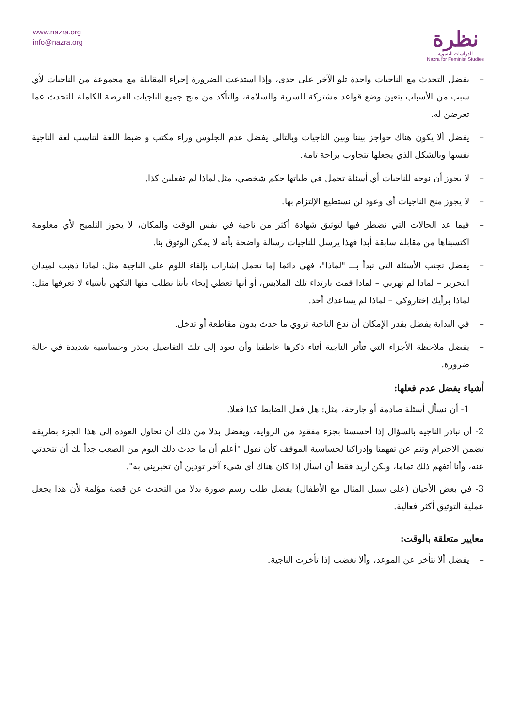www.nazra.org
info@nazra.org
نظرة
للدراسات النسوية
Nazra for Feminist Studies
– يفضل التحدث مع الناجيات واحدة تلو الآخر على حدى، وإذا استدعت الضرورة إجراء المقابلة مع مجموعة من الناجيات لأي سبب من الأسباب يتعين وضع قواعد مشتركة للسرية والسلامة، والتأكد من منح جميع الناجيات الفرصة الكاملة للتحدث عما تعرضن له.
– يفضل ألا يكون هناك حواجز بيننا وبين الناجيات وبالتالي يفضل عدم الجلوس وراء مكتب و ضبط اللغة لتناسب لغة الناجية نفسها وبالشكل الذي يجعلها تتجاوب براحة تامة.
– لا يجوز أن نوجه للناجيات أي أسئلة تحمل في طياتها حكم شخصي، مثل لماذا لم تفعلين كذا.
– لا يجوز منح الناجيات أي وعود لن نستطيع الإلتزام بها.
– فيما عد الحالات التي نضطر فيها لتوثيق شهادة أكثر من ناجية في نفس الوقت والمكان، لا يجوز التلميح لأي معلومة اكتسبناها من مقابلة سابقة أبدا فهذا يرسل للناجيات رسالة واضحة بأنه لا يمكن الوثوق بنا.
– يفضل تجنب الأسئلة التي تبدأ بـــ "لماذا"، فهي دائما إما تحمل إشارات بإلقاء اللوم على الناجية مثل: لماذا ذهبت لميدان التحرير – لماذا لم تهربي – لماذا قمت بارتداء تلك الملابس، أو أنها تعطي إيحاء بأننا نطلب منها التكهن بأشياء لا تعرفها مثل: لماذا برأيك إختاروكي – لماذا لم يساعدك أحد.
– في البداية يفضل بقدر الإمكان أن ندع الناجية تروي ما حدث بدون مقاطعة أو تدخل.
– يفضل ملاحظة الأجزاء التي تتأثر الناجية أثناء ذكرها عاطفيا وأن نعود إلى تلك التفاصيل بحذر وحساسية شديدة في حالة ضرورة.
أشياء يفضل عدم فعلها:
1- أن نسأل أسئلة صادمة أو جارحة، مثل: هل فعل الضابط كذا فعلا.
2- أن نبادر الناجية بالسؤال إذا أحسسنا بجزء مفقود من الرواية، ويفضل بدلا من ذلك أن نحاول العودة إلى هذا الجزء بطريقة تضمن الاحترام وتنم عن تفهمنا وإدراكنا لحساسية الموقف كأن نقول "أعلم أن ما حدث ذلك اليوم من الصعب جداً لك أن تتحدثي عنه، وأنا أتفهم ذلك تماما، ولكن أريد فقط أن اسأل إذا كان هناك أي شيء آخر تودين أن تخبريني به".
3- في بعض الأحيان (على سبيل المثال مع الأطفال) يفضل طلب رسم صورة بدلا من التحدث عن قصة مؤلمة لأن هذا يجعل عملية التوثيق أكثر فعالية.
معايير متعلقة بالوقت:
– يفضل ألا نتأخر عن الموعد، وألا نغضب إذا تأخرت الناجية.